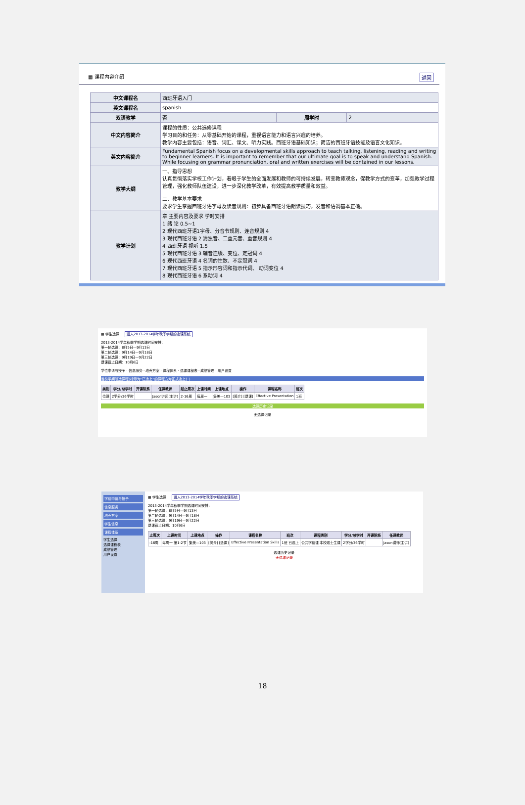▦ 课程内容介绍 返回
| 中文课程名 | 西班牙语入门 | | |
| 英文课程名 | spanish | | |
| 双语教学 | 否 | 周学时 | 2 |
| 中文内容简介 | 课程的性质：公共选修课程 学习目的和任务：从零基础开始的课程，重视语言能力和语言兴趣的培养。 教学内容主要包括：语音、词汇、课文、听力实践。西班牙语基础知识；简洁的西班牙语技能及语言文化知识。 | | |
| 英文内容简介 | Fundamental Spanish focus on a developmental skills approach to teach talking, listening, reading and writing to beginner learners. It is important to remember that our ultimate goal is to speak and understand Spanish. While focusing on grammar pronunciation, oral and written exercises will be contained in our lessons. | | |
| 教学大纲 | 一、指导思想 认真贯彻落实学校工作计划，着眼于学生的全面发展和教师的可持续发展，转变教师观念，促教学方式的变革，加强教学过程管理，强化教师队伍建设，进一步深化教学改革，有效提高教学质量和效益。 二、教学基本要求 要求学生掌握西班牙语字母及读音规则：初步具备西班牙语朗读技巧，发音和语调基本正确。 | | |
| 教学计划 | 章 主要内容及要求 学时安排 1 绪 论 0.5~1 2 现代西班牙语1字母、分音节规则、连音规则 4 3 现代西班牙语 2 清浊音、二重元音、重音规则 4 4 西班牙语 视听 1.5 5 现代西班牙语 3 辅音连缀、变位、定冠词 4 6 现代西班牙语 4 名词的性数、不定冠词 4 7 现代西班牙语 5 指示形容词和指示代词、 动词变位 4 8 现代西班牙语 6 系动词 4 | | |
▦ 学生选课 进入2013-2014学年秋季学期的选课系统
2013-2014学年秋季学期选课时间安排：
第一轮选课：8月5日—9月13日
第二轮选课：9月14日—9月18日
第三轮选课：9月19日—9月22日
退课截止日期：10月6日
学位申请与授予 · 信息服务 · 培养方案 · 课程体系 · 选课课程表 · 成绩管理 · 用户设置
当前学期所选课程(标示为“已选上”的课程方为正式选上！)
| 类别 | 学分/总学时 | 开课院系 | 任课教师 | 起止周次 | 上课时间 | 上课地点 | 操作 | 课程名称 | 班次 |
| --- | --- | --- | --- | --- | --- | --- | --- | --- | --- |
| 位课 | 2学分/36学时 | | Jason讲师(主讲) | 2-16周 | 每周一 | 集美—103 | [简介] [退课] | Effective Presentation | 1班 |
选课历史记录
无选课记录
学位申请与授予
信息服务
培养方案
学生信息
课程体系
学生选课
选课课程表
成绩管理
用户设置
▦ 学生选课 进入2013-2014学年秋季学期的选课系统
2013-2014学年秋季学期选课时间安排：
第一轮选课：8月5日—9月13日
第二轮选课：9月14日—9月18日
第三轮选课：9月19日—9月22日
退课截止日期：10月6日
| 止周次 | 上课时间 | 上课地点 | 操作 | 课程名称 | 班次 | 课程类别 | 学分/总学时 | 开课院系 | 任课教师 |
| --- | --- | --- | --- | --- | --- | --- | --- | --- | --- |
| -16周 | 每周一 第1-2节 | 集美—103 | [简介] [退课] | Effective Presentation Skills | 1班 已选上 | 公共学位课 本校硕士生课 | 2学分/36学时 | | Jason讲师(主讲) |
选课历史记录
无选课记录
18